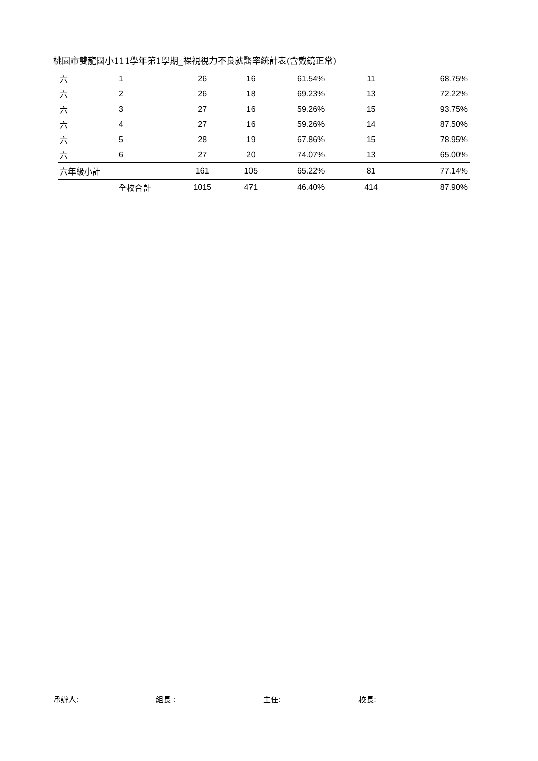桃園市雙龍國小111學年第1學期_裸視視力不良就醫率統計表(含戴鏡正常)
| 六 | 1 | 26 | 16 | 61.54% | 11 | 68.75% |
| 六 | 2 | 26 | 18 | 69.23% | 13 | 72.22% |
| 六 | 3 | 27 | 16 | 59.26% | 15 | 93.75% |
| 六 | 4 | 27 | 16 | 59.26% | 14 | 87.50% |
| 六 | 5 | 28 | 19 | 67.86% | 15 | 78.95% |
| 六 | 6 | 27 | 20 | 74.07% | 13 | 65.00% |
| 六年級小計 | | 161 | 105 | 65.22% | 81 | 77.14% |
| | 全校合計 | 1015 | 471 | 46.40% | 414 | 87.90% |
承辦人: 組長 : 主任: 校長: